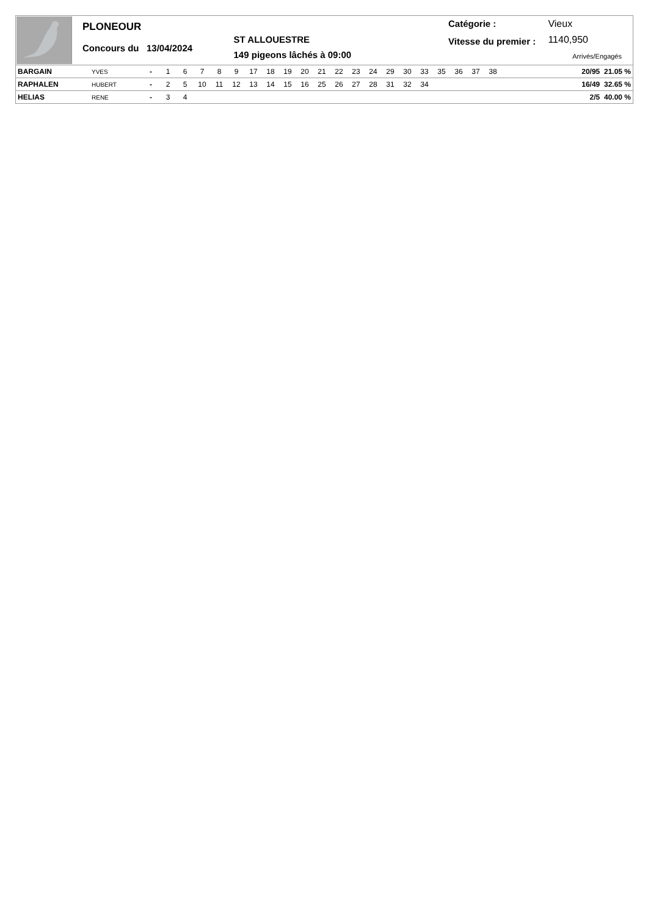PLONEOUR
Concours du 13/04/2024
ST ALLOUESTRE
149 pigeons lâchés à 09:00
Catégorie :
Vitesse du premier :
Vieux
1140,950
Arrivés/Engagés
| BARGAIN | YVES | - | 1 | 6 | 7 | 8 | 9 | 17 | 18 | 19 | 20 | 21 | 22 | 23 | 24 | 29 | 30 | 33 | 35 | 36 | 37 | 38 | 20/95 21.05 % |
| RAPHALEN | HUBERT | - | 2 | 5 | 10 | 11 | 12 | 13 | 14 | 15 | 16 | 25 | 26 | 27 | 28 | 31 | 32 | 34 | | | | | 16/49 32.65 % |
| HELIAS | RENE | - | 3 | 4 | | | | | | | | | | | | | | | | | | | 2/5 40.00 % |